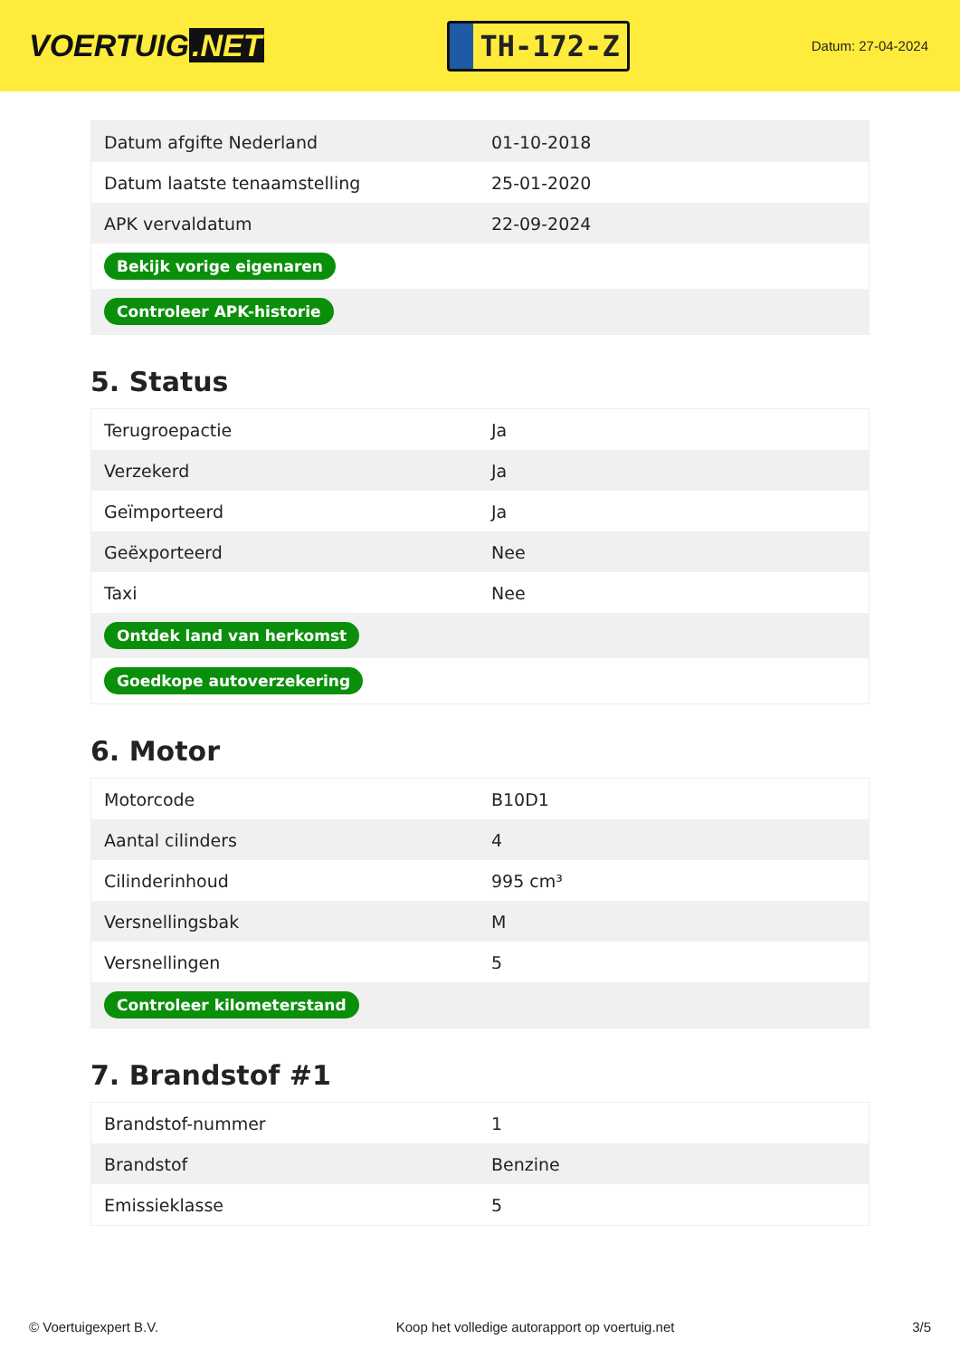VOERTUIG.NET
TH-172-Z
Datum: 27-04-2024
| Datum afgifte Nederland | 01-10-2018 |
| Datum laatste tenaamstelling | 25-01-2020 |
| APK vervaldatum | 22-09-2024 |
| Bekijk vorige eigenaren | |
| Controleer APK-historie | |
5. Status
| Terugroepactie | Ja |
| Verzekerd | Ja |
| Geïmporteerd | Ja |
| Geëxporteerd | Nee |
| Taxi | Nee |
| Ontdek land van herkomst | |
| Goedkope autoverzekering | |
6. Motor
| Motorcode | B10D1 |
| Aantal cilinders | 4 |
| Cilinderinhoud | 995 cm³ |
| Versnellingsbak | M |
| Versnellingen | 5 |
| Controleer kilometerstand | |
7. Brandstof #1
| Brandstof-nummer | 1 |
| Brandstof | Benzine |
| Emissieklasse | 5 |
© Voertuigexpert B.V. Koop het volledige autorapport op voertuig.net 3/5